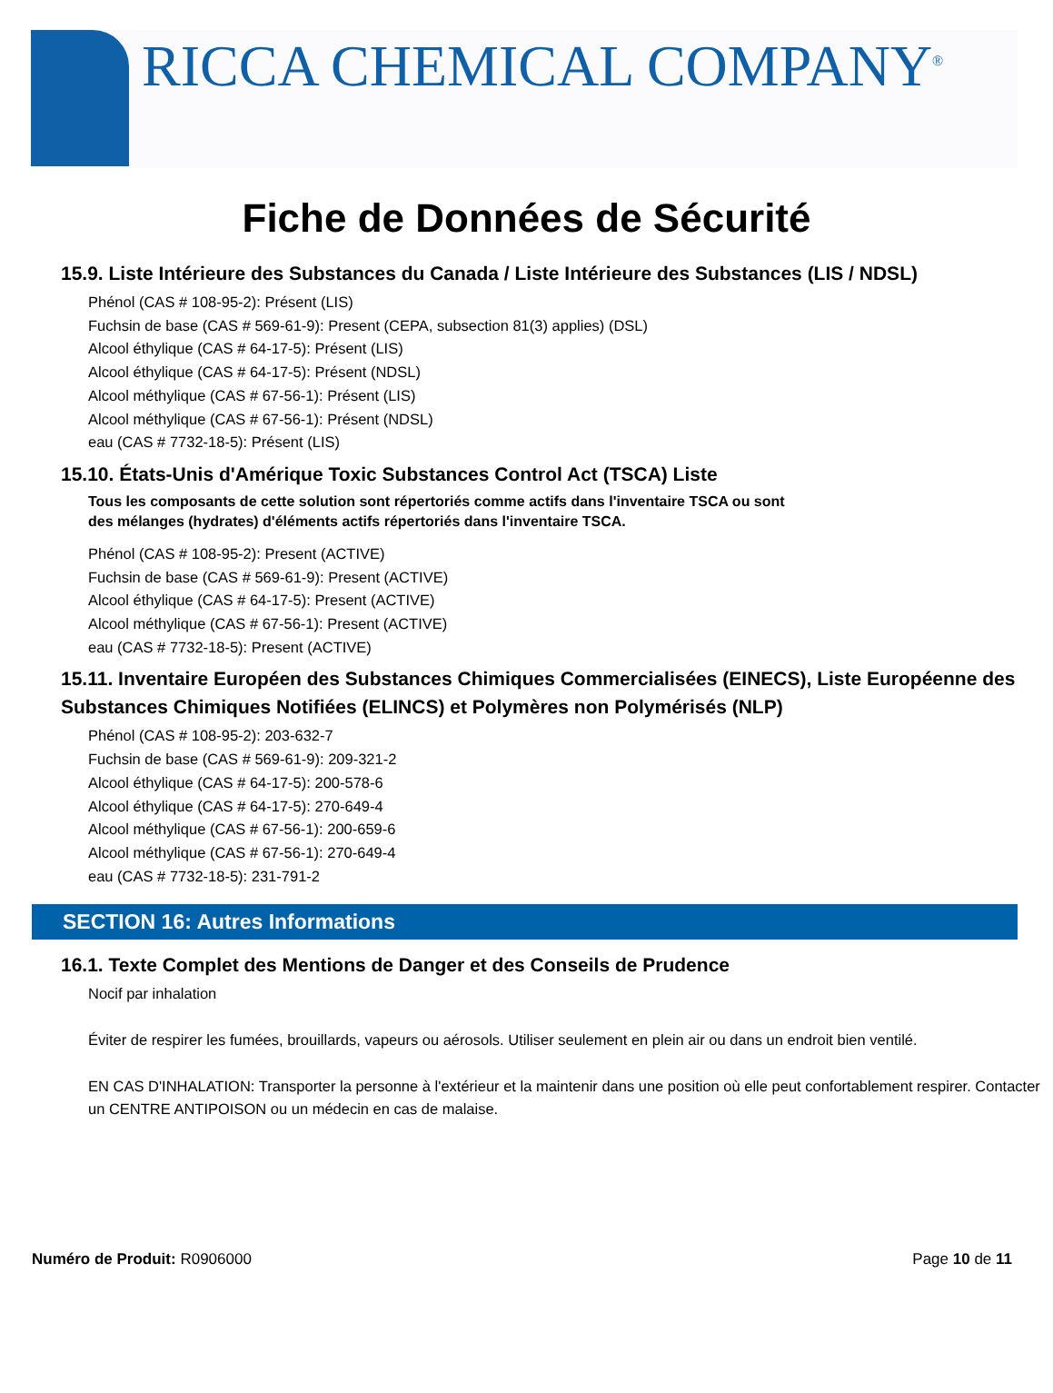RICCA CHEMICAL COMPANY<sup>®</sup>
Fiche de Données de Sécurité
15.9. Liste Intérieure des Substances du Canada / Liste Intérieure des Substances (LIS / NDSL)
Phénol (CAS # 108-95-2): Présent (LIS)
Fuchsin de base (CAS # 569-61-9): Present (CEPA, subsection 81(3) applies) (DSL)
Alcool éthylique (CAS # 64-17-5): Présent (LIS)
Alcool éthylique (CAS # 64-17-5): Présent (NDSL)
Alcool méthylique (CAS # 67-56-1): Présent (LIS)
Alcool méthylique (CAS # 67-56-1): Présent (NDSL)
eau (CAS # 7732-18-5): Présent (LIS)
15.10. États-Unis d'Amérique Toxic Substances Control Act (TSCA) Liste
Tous les composants de cette solution sont répertoriés comme actifs dans l'inventaire TSCA ou sont
des mélanges (hydrates) d'éléments actifs répertoriés dans l'inventaire TSCA.
Phénol (CAS # 108-95-2): Present (ACTIVE)
Fuchsin de base (CAS # 569-61-9): Present (ACTIVE)
Alcool éthylique (CAS # 64-17-5): Present (ACTIVE)
Alcool méthylique (CAS # 67-56-1): Present (ACTIVE)
eau (CAS # 7732-18-5): Present (ACTIVE)
15.11. Inventaire Européen des Substances Chimiques Commercialisées (EINECS), Liste Européenne des Substances Chimiques Notifiées (ELINCS) et Polymères non Polymérisés (NLP)
Phénol (CAS # 108-95-2): 203-632-7
Fuchsin de base (CAS # 569-61-9): 209-321-2
Alcool éthylique (CAS # 64-17-5): 200-578-6
Alcool éthylique (CAS # 64-17-5): 270-649-4
Alcool méthylique (CAS # 67-56-1): 200-659-6
Alcool méthylique (CAS # 67-56-1): 270-649-4
eau (CAS # 7732-18-5): 231-791-2
SECTION 16: Autres Informations
16.1. Texte Complet des Mentions de Danger et des Conseils de Prudence
Nocif par inhalation
Éviter de respirer les fumées, brouillards, vapeurs ou aérosols. Utiliser seulement en plein air ou dans un endroit bien ventilé.
EN CAS D'INHALATION: Transporter la personne à l'extérieur et la maintenir dans une position où elle peut confortablement respirer. Contacter un CENTRE ANTIPOISON ou un médecin en cas de malaise.
Numéro de Produit: R0906000 Page 10 de 11